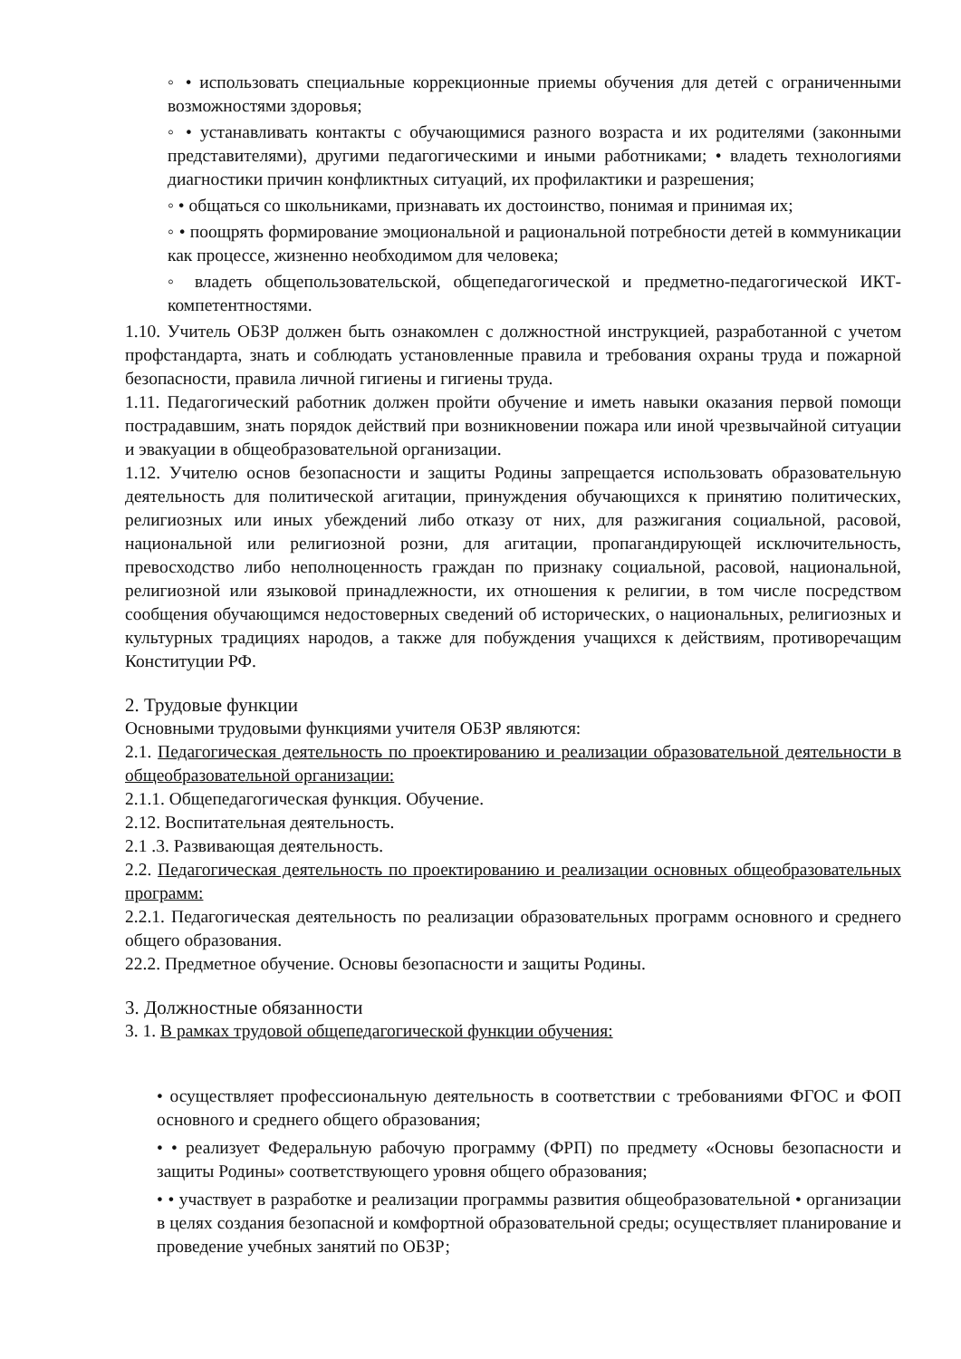◦ • использовать специальные коррекционные приемы обучения для детей с ограниченными возможностями здоровья;
◦ • устанавливать контакты с обучающимися разного возраста и их родителями (законными представителями), другими педагогическими и иными работниками; • владеть технологиями диагностики причин конфликтных ситуаций, их профилактики и разрешения;
◦ • общаться со школьниками, признавать их достоинство, понимая и принимая их;
◦ • поощрять формирование эмоциональной и рациональной потребности детей в коммуникации как процессе, жизненно необходимом для человека;
◦ владеть общепользовательской, общепедагогической и предметно-педагогической ИКТ-компетентностями.
1.10. Учитель ОБЗР должен быть ознакомлен с должностной инструкцией, разработанной с учетом профстандарта, знать и соблюдать установленные правила и требования охраны труда и пожарной безопасности, правила личной гигиены и гигиены труда.
1.11. Педагогический работник должен пройти обучение и иметь навыки оказания первой помощи пострадавшим, знать порядок действий при возникновении пожара или иной чрезвычайной ситуации и эвакуации в общеобразовательной организации.
1.12. Учителю основ безопасности и защиты Родины запрещается использовать образовательную деятельность для политической агитации, принуждения обучающихся к принятию политических, религиозных или иных убеждений либо отказу от них, для разжигания социальной, расовой, национальной или религиозной розни, для агитации, пропагандирующей исключительность, превосходство либо неполноценность граждан по признаку социальной, расовой, национальной, религиозной или языковой принадлежности, их отношения к религии, в том числе посредством сообщения обучающимся недостоверных сведений об исторических, о национальных, религиозных и культурных традициях народов, а также для побуждения учащихся к действиям, противоречащим Конституции РФ.
2. Трудовые функции
Основными трудовыми функциями учителя ОБЗР являются:
2.1. Педагогическая деятельность по проектированию и реализации образовательной деятельности в общеобразовательной организации:
2.1.1. Общепедагогическая функция. Обучение.
2.12. Воспитательная деятельность.
2.1 .3. Развивающая деятельность.
2.2. Педагогическая деятельность по проектированию и реализации основных общеобразовательных программ:
2.2.1. Педагогическая деятельность по реализации образовательных программ основного и среднего общего образования.
22.2. Предметное обучение. Основы безопасности и защиты Родины.
3. Должностные обязанности
3. 1. В рамках трудовой общепедагогической функции обучения:
• осуществляет профессиональную деятельность в соответствии с требованиями ФГОС и ФОП основного и среднего общего образования;
• • реализует Федеральную рабочую программу (ФРП) по предмету «Основы безопасности и защиты Родины» соответствующего уровня общего образования;
• • участвует в разработке и реализации программы развития общеобразовательной • организации в целях создания безопасной и комфортной образовательной среды; осуществляет планирование и проведение учебных занятий по ОБЗР;